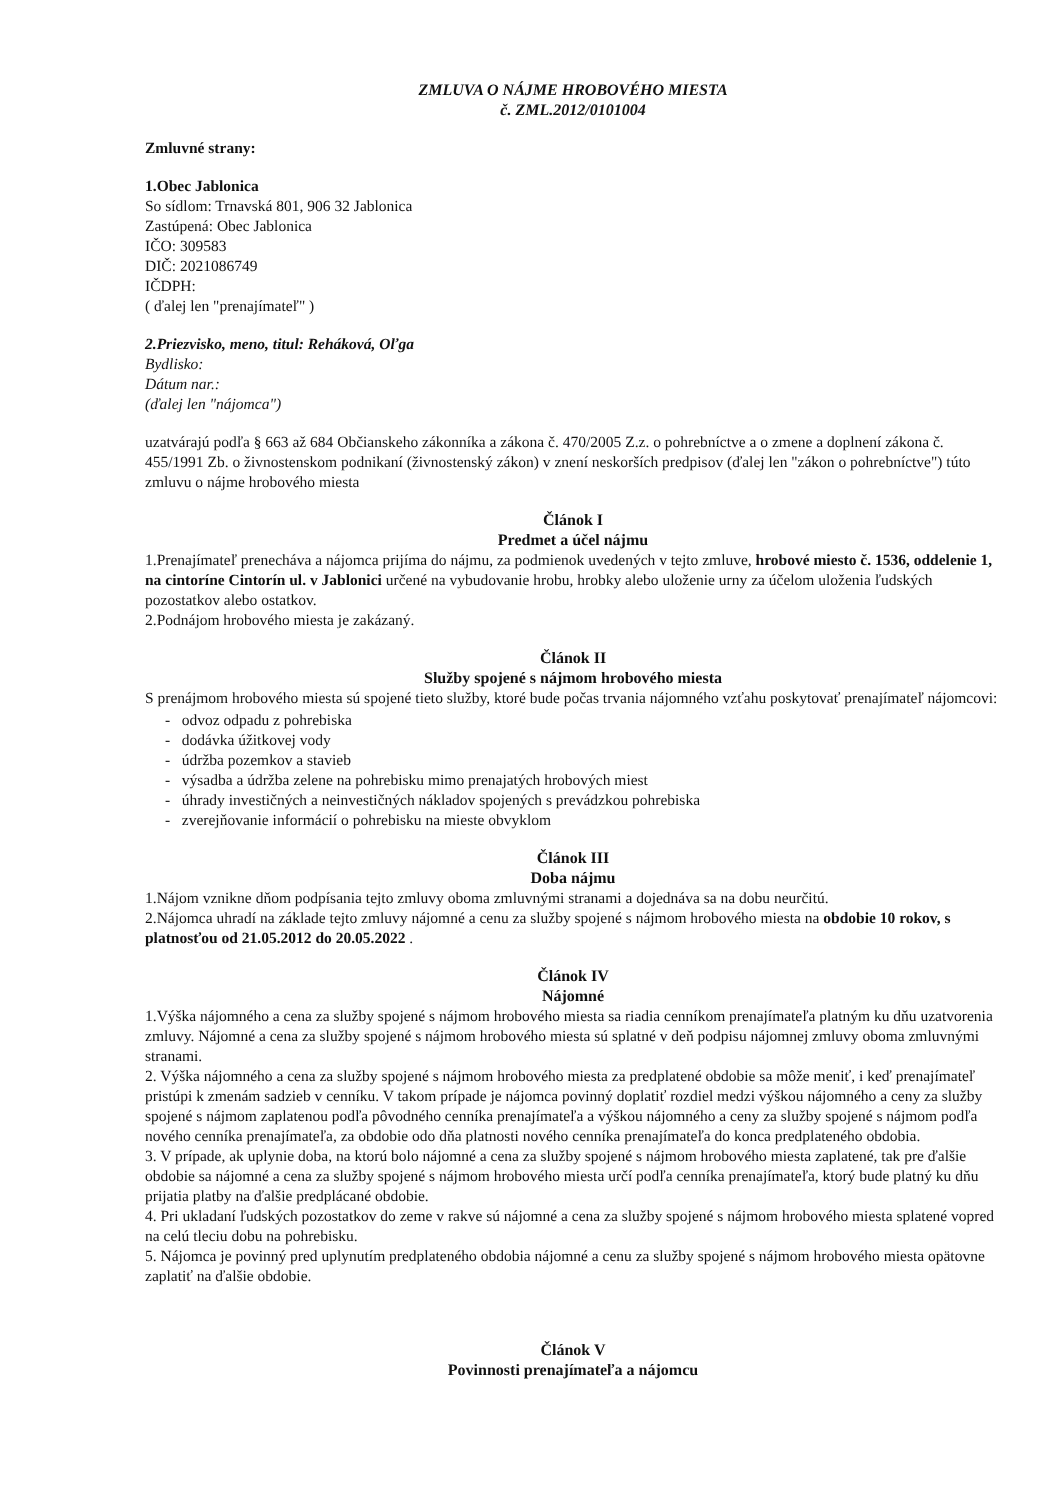ZMLUVA O NÁJME HROBOVÉHO MIESTA
č. ZML.2012/0101004
Zmluvné strany:
1.Obec Jablonica
So sídlom: Trnavská 801, 906 32 Jablonica
Zastúpená: Obec Jablonica
IČO: 309583
DIČ: 2021086749
IČDPH:
( ďalej len "prenajímateľ" )
2.Priezvisko, meno, titul: Reháková, Oľga
Bydlisko:
Dátum nar.:
(ďalej len "nájomca")
uzatvárajú podľa § 663 až 684 Občianskeho zákonníka a zákona č. 470/2005 Z.z. o pohrebníctve a o zmene a doplnení zákona č. 455/1991 Zb. o živnostenskom podnikaní (živnostenský zákon) v znení neskorších predpisov (ďalej len "zákon o pohrebníctve") túto zmluvu o nájme hrobového miesta
Článok I
Predmet a účel nájmu
1.Prenajímateľ prenecháva a nájomca prijíma do nájmu, za podmienok uvedených v tejto zmluve, hrobové miesto č. 1536, oddelenie 1, na cintoríne Cintorín ul. v Jablonici určené na vybudovanie hrobu, hrobky alebo uloženie urny za účelom uloženia ľudských pozostatkov alebo ostatkov.
2.Podnájom hrobového miesta je zakázaný.
Článok II
Služby spojené s nájmom hrobového miesta
S prenájmom hrobového miesta sú spojené tieto služby, ktoré bude počas trvania nájomného vzťahu poskytovať prenajímateľ nájomcovi:
- odvoz odpadu z pohrebiska
- dodávka úžitkovej vody
- údržba pozemkov a stavieb
- výsadba a údržba zelene na pohrebisku mimo prenajatých hrobových miest
- úhrady investičných a neinvestičných nákladov spojených s prevádzkou pohrebiska
- zverejňovanie informácií o pohrebisku na mieste obvyklom
Článok III
Doba nájmu
1.Nájom vznikne dňom podpísania tejto zmluvy oboma zmluvnými stranami a dojednáva sa na dobu neurčitú.
2.Nájomca uhradí na základe tejto zmluvy nájomné a cenu za služby spojené s nájmom hrobového miesta na obdobie 10 rokov, s platnosťou od 21.05.2012 do 20.05.2022 .
Článok IV
Nájomné
1.Výška nájomného a cena za služby spojené s nájmom hrobového miesta sa riadia cenníkom prenajímateľa platným ku dňu uzatvorenia zmluvy. Nájomné a cena za služby spojené s nájmom hrobového miesta sú splatné v deň podpisu nájomnej zmluvy oboma zmluvnými stranami.
2. Výška nájomného a cena za služby spojené s nájmom hrobového miesta za predplatené obdobie sa môže meniť, i keď prenajímateľ pristúpi k zmenám sadzieb v cenníku. V takom prípade je nájomca povinný doplatiť rozdiel medzi výškou nájomného a ceny za služby spojené s nájmom zaplatenou podľa pôvodného cenníka prenajímateľa a výškou nájomného a ceny za služby spojené s nájmom podľa nového cenníka prenajímateľa, za obdobie odo dňa platnosti nového cenníka prenajímateľa do konca predplateného obdobia.
3. V prípade, ak uplynie doba, na ktorú bolo nájomné a cena za služby spojené s nájmom hrobového miesta zaplatené, tak pre ďalšie obdobie sa nájomné a cena za služby spojené s nájmom hrobového miesta určí podľa cenníka prenajímateľa, ktorý bude platný ku dňu prijatia platby na ďalšie predplácané obdobie.
4. Pri ukladaní ľudských pozostatkov do zeme v rakve sú nájomné a cena za služby spojené s nájmom hrobového miesta splatené vopred na celú tleciu dobu na pohrebisku.
5. Nájomca je povinný pred uplynutím predplateného obdobia nájomné a cenu za služby spojené s nájmom hrobového miesta opätovne zaplatiť na ďalšie obdobie.
Článok V
Povinnosti prenajímateľa a nájomcu